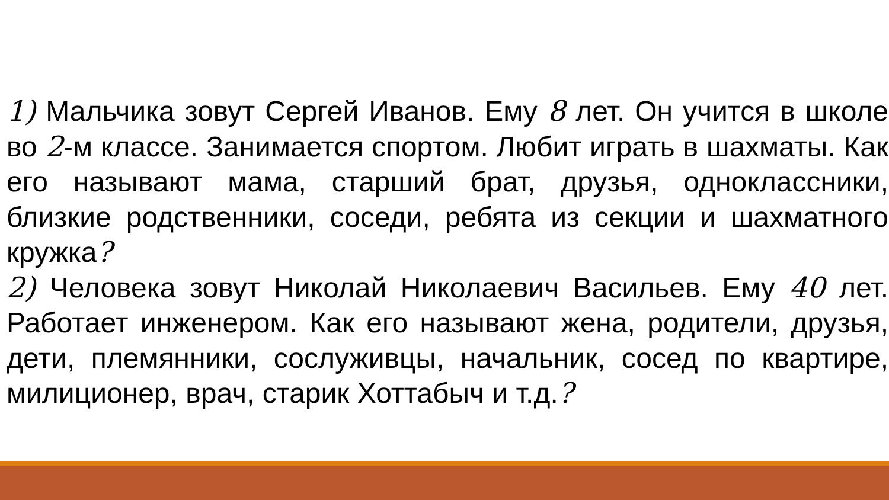1) Мальчика зовут Сергей Иванов. Ему 8 лет. Он учится в школе во 2-м классе. Занимается спортом. Любит играть в шахматы. Как его называют мама, старший брат, друзья, одноклассники, близкие родственники, соседи, ребята из секции и шахматного кружка?
2) Человека зовут Николай Николаевич Васильев. Ему 40 лет. Работает инженером. Как его называют жена, родители, друзья, дети, племянники, сослуживцы, начальник, сосед по квартире, милиционер, врач, старик Хоттабыч и т.д.?